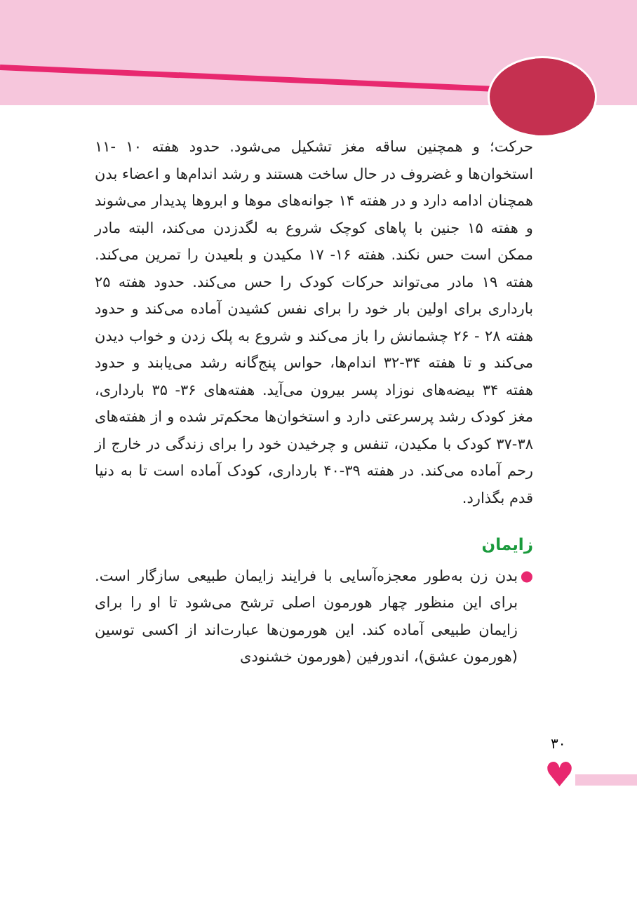حرکت؛ و همچنین ساقه مغز تشکیل می‌شود. حدود هفته ۱۰ -۱۱ استخوان‌ها و غضروف در حال ساخت هستند و رشد اندام‌ها و اعضاء بدن همچنان ادامه دارد و در هفته ۱۴ جوانه‌های موها و ابروها پدیدار می‌شوند و هفته ۱۵ جنین با پاهای کوچک شروع به لگدزدن می‌کند، البته مادر ممکن است حس نکند. هفته ۱۶- ۱۷ مکیدن و بلعیدن را تمرین می‌کند. هفته ۱۹ مادر می‌تواند حرکات کودک را حس می‌کند. حدود هفته ۲۵ بارداری برای اولین بار خود را برای نفس کشیدن آماده می‌کند و حدود هفته ۲۸ - ۲۶ چشمانش را باز می‌کند و شروع به پلک زدن و خواب دیدن می‌کند و تا هفته ۳۴-۳۲ اندام‌ها، حواس پنج‌گانه رشد می‌یابند و حدود هفته ۳۴ بیضه‌های نوزاد پسر بیرون می‌آید. هفته‌های ۳۶- ۳۵ بارداری، مغز کودک رشد پرسرعتی دارد و استخوان‌ها محکم‌تر شده و از هفته‌های ۳۸-۳۷ کودک با مکیدن، تنفس و چرخیدن خود را برای زندگی در خارج از رحم آماده می‌کند. در هفته ۳۹-۴۰ بارداری، کودک آماده است تا به دنیا قدم بگذارد.
زایمان
● بدن زن به‌طور معجزه‌آسایی با فرایند زایمان طبیعی سازگار است. برای این منظور چهار هورمون اصلی ترشح می‌شود تا او را برای زایمان طبیعی آماده کند. این هورمون‌ها عبارت‌اند از اکسی توسین (هورمون عشق)، اندورفین (هورمون خشنودی
۳۰
♥